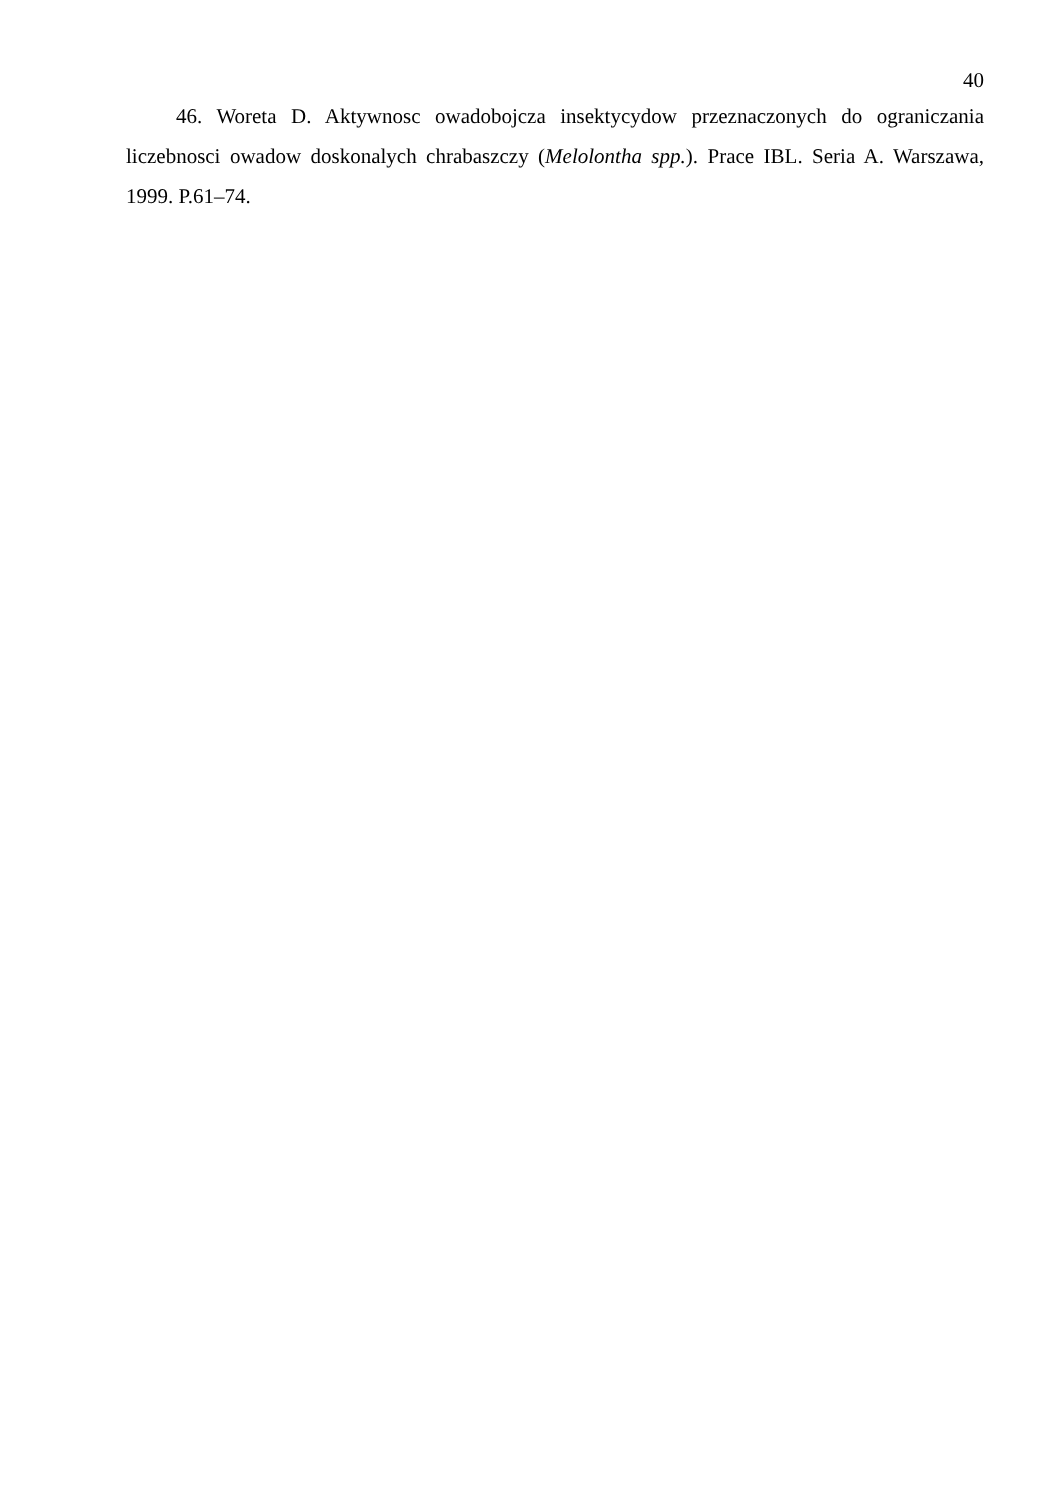40
46. Woreta D. Aktywnosc owadobojcza insektycydow przeznaczonych do ograniczania liczebnosci owadow doskonalych chrabaszczy (Melolontha spp.). Prace IBL. Seria A. Warszawa, 1999. P.61–74.